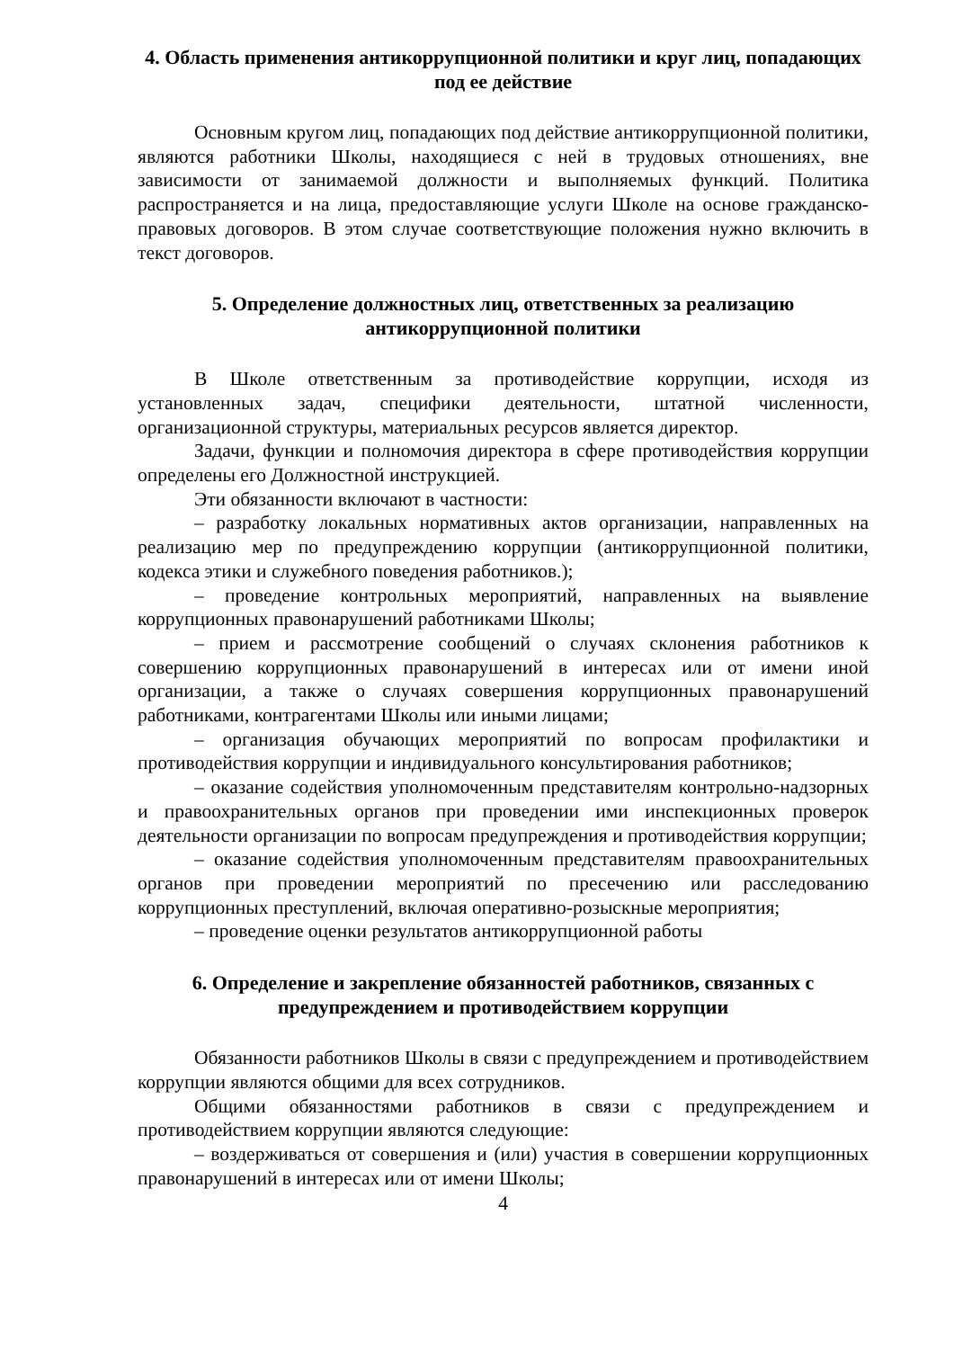4. Область применения антикоррупционной политики и круг лиц, попадающих под ее действие
Основным кругом лиц, попадающих под действие антикоррупционной политики, являются работники Школы, находящиеся с ней в трудовых отношениях, вне зависимости от занимаемой должности и выполняемых функций. Политика распространяется и на лица, предоставляющие услуги Школе на основе гражданско-правовых договоров. В этом случае соответствующие положения нужно включить в текст договоров.
5. Определение должностных лиц, ответственных за реализацию антикоррупционной политики
В Школе ответственным за противодействие коррупции, исходя из установленных задач, специфики деятельности, штатной численности, организационной структуры, материальных ресурсов является директор.
Задачи, функции и полномочия директора в сфере противодействия коррупции определены его Должностной инструкцией.
Эти обязанности включают в частности:
– разработку локальных нормативных актов организации, направленных на реализацию мер по предупреждению коррупции (антикоррупционной политики, кодекса этики и служебного поведения работников.);
– проведение контрольных мероприятий, направленных на выявление коррупционных правонарушений работниками Школы;
– прием и рассмотрение сообщений о случаях склонения работников к совершению коррупционных правонарушений в интересах или от имени иной организации, а также о случаях совершения коррупционных правонарушений работниками, контрагентами Школы или иными лицами;
– организация обучающих мероприятий по вопросам профилактики и противодействия коррупции и индивидуального консультирования работников;
– оказание содействия уполномоченным представителям контрольно-надзорных и правоохранительных органов при проведении ими инспекционных проверок деятельности организации по вопросам предупреждения и противодействия коррупции;
– оказание содействия уполномоченным представителям правоохранительных органов при проведении мероприятий по пресечению или расследованию коррупционных преступлений, включая оперативно-розыскные мероприятия;
– проведение оценки результатов антикоррупционной работы
6. Определение и закрепление обязанностей работников, связанных с предупреждением и противодействием коррупции
Обязанности работников Школы в связи с предупреждением и противодействием коррупции являются общими для всех сотрудников.
Общими обязанностями работников в связи с предупреждением и противодействием коррупции являются следующие:
– воздерживаться от совершения и (или) участия в совершении коррупционных правонарушений в интересах или от имени Школы;
4